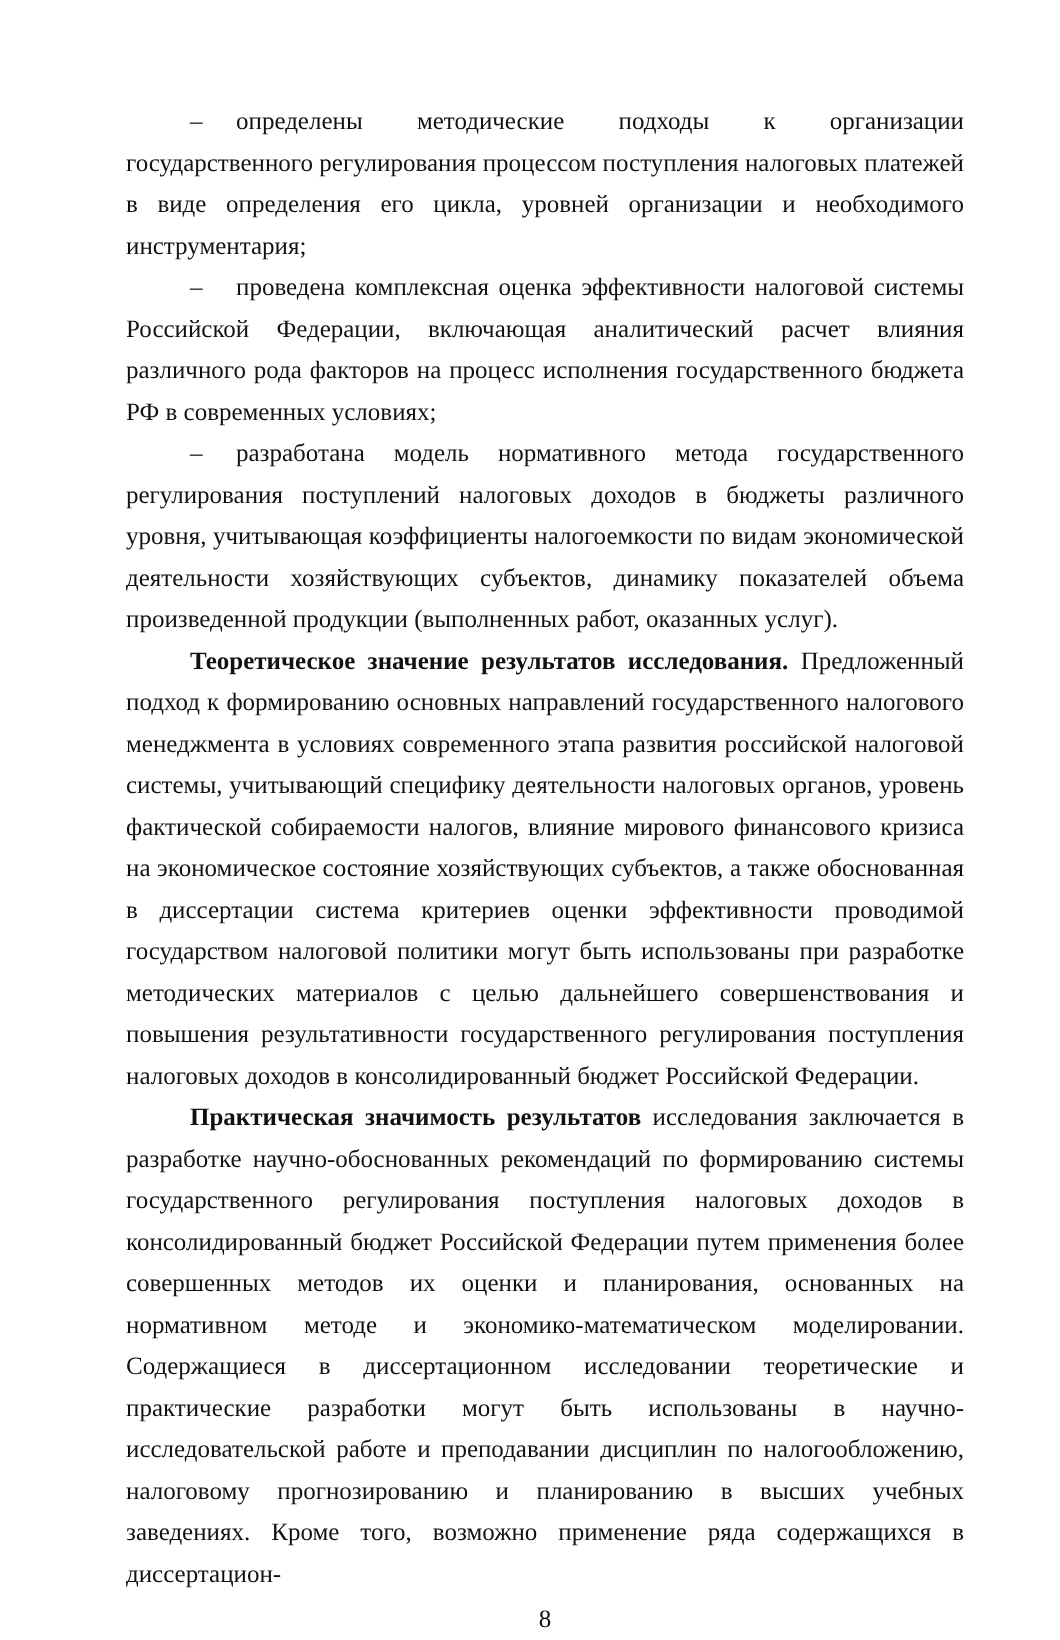– определены методические подходы к организации государственного регулирования процессом поступления налоговых платежей в виде определения его цикла, уровней организации и необходимого инструментария;
– проведена комплексная оценка эффективности налоговой системы Российской Федерации, включающая аналитический расчет влияния различного рода факторов на процесс исполнения государственного бюджета РФ в современных условиях;
– разработана модель нормативного метода государственного регулирования поступлений налоговых доходов в бюджеты различного уровня, учитывающая коэффициенты налогоемкости по видам экономической деятельности хозяйствующих субъектов, динамику показателей объема произведенной продукции (выполненных работ, оказанных услуг).
Теоретическое значение результатов исследования. Предложенный подход к формированию основных направлений государственного налогового менеджмента в условиях современного этапа развития российской налоговой системы, учитывающий специфику деятельности налоговых органов, уровень фактической собираемости налогов, влияние мирового финансового кризиса на экономическое состояние хозяйствующих субъектов, а также обоснованная в диссертации система критериев оценки эффективности проводимой государством налоговой политики могут быть использованы при разработке методических материалов с целью дальнейшего совершенствования и повышения результативности государственного регулирования поступления налоговых доходов в консолидированный бюджет Российской Федерации.
Практическая значимость результатов исследования заключается в разработке научно-обоснованных рекомендаций по формированию системы государственного регулирования поступления налоговых доходов в консолидированный бюджет Российской Федерации путем применения более совершенных методов их оценки и планирования, основанных на нормативном методе и экономико-математическом моделировании. Содержащиеся в диссертационном исследовании теоретические и практические разработки могут быть использованы в научно-исследовательской работе и преподавании дисциплин по налогообложению, налоговому прогнозированию и планированию в высших учебных заведениях. Кроме того, возможно применение ряда содержащихся в диссертацион-
8